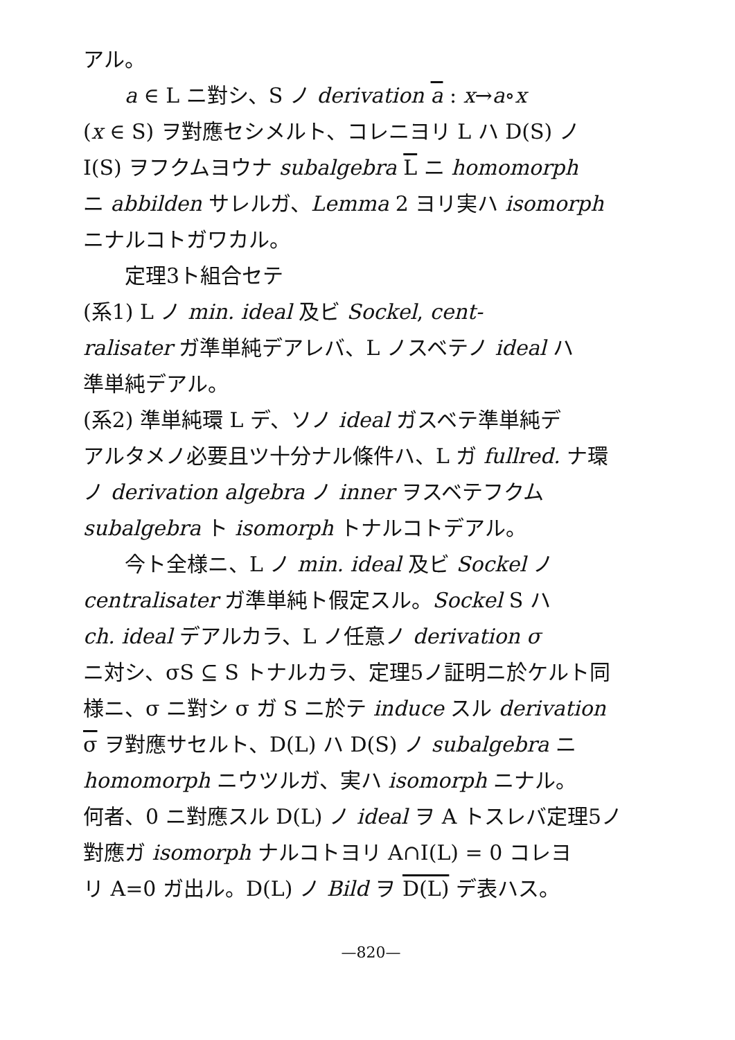アル。
a ∈ L ニ對シ、S ノ derivation a : x→a∘x
(x ∈ S) ヲ對應セシメルト、コレニヨリ L ハ D(S) ノ
I(S) ヲフクムヨウナ subalgebra L ニ homomorph
ニ abbilden サレルガ、Lemma 2 ヨリ実ハ isomorph
ニナルコトガワカル。
定理3ト組合セテ
(系1) L ノ min. ideal 及ビ Sockel, cent-
ralisater ガ準単純デアレバ、L ノスベテノ ideal ハ
準単純デアル。
(系2) 準単純環 L デ、ソノ ideal ガスベテ準単純デ
アルタメノ必要且ツ十分ナル條件ハ、L ガ fullred. ナ環
ノ derivation algebra ノ inner ヲスベテフクム
subalgebra ト isomorph トナルコトデアル。
今ト全様ニ、L ノ min. ideal 及ビ Sockel ノ
centralisater ガ準単純ト假定スル。Sockel S ハ
ch. ideal デアルカラ、L ノ任意ノ derivation σ
ニ対シ、σS ⊆ S トナルカラ、定理5ノ証明ニ於ケルト同
様ニ、σ ニ對シ σ ガ S ニ於テ induce スル derivation
σ ヲ對應サセルト、D(L) ハ D(S) ノ subalgebra ニ
homomorph ニウツルガ、実ハ isomorph ニナル。
何者、0 ニ對應スル D(L) ノ ideal ヲ A トスレバ定理5ノ
對應ガ isomorph ナルコトヨリ A∩I(L) = 0 コレヨ
リ A=0 ガ出ル。D(L) ノ Bild ヲ D(L) デ表ハス。
—820—